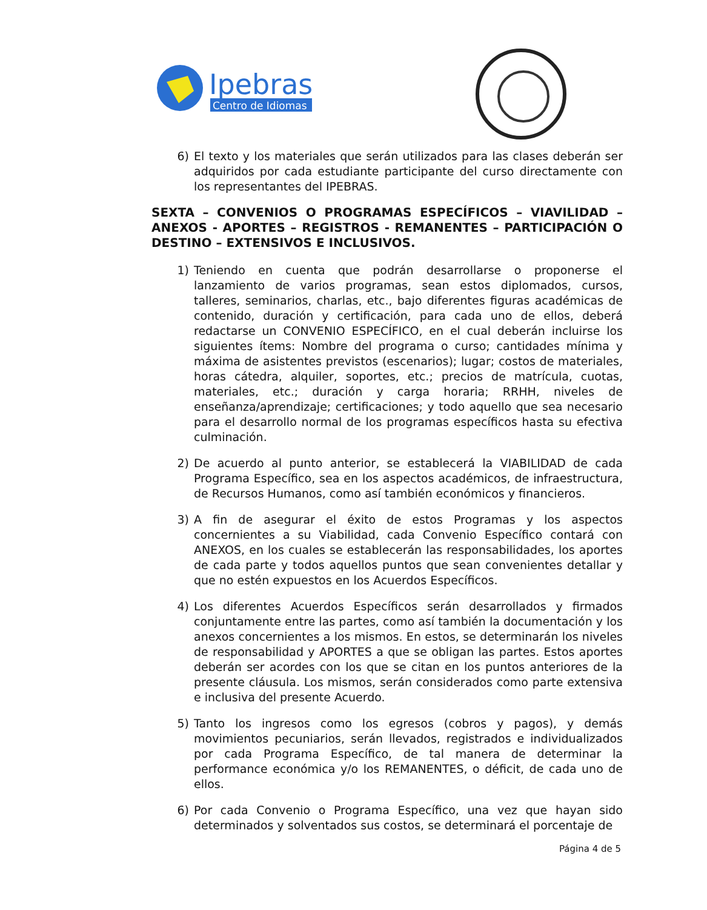Ipebras
Centro de Idiomas
6) El texto y los materiales que serán utilizados para las clases deberán ser adquiridos por cada estudiante participante del curso directamente con los representantes del IPEBRAS.
SEXTA – CONVENIOS O PROGRAMAS ESPECÍFICOS – VIAVILIDAD – ANEXOS - APORTES – REGISTROS - REMANENTES – PARTICIPACIÓN O DESTINO – EXTENSIVOS E INCLUSIVOS.
1) Teniendo en cuenta que podrán desarrollarse o proponerse el lanzamiento de varios programas, sean estos diplomados, cursos, talleres, seminarios, charlas, etc., bajo diferentes figuras académicas de contenido, duración y certificación, para cada uno de ellos, deberá redactarse un CONVENIO ESPECÍFICO, en el cual deberán incluirse los siguientes ítems: Nombre del programa o curso; cantidades mínima y máxima de asistentes previstos (escenarios); lugar; costos de materiales, horas cátedra, alquiler, soportes, etc.; precios de matrícula, cuotas, materiales, etc.; duración y carga horaria; RRHH, niveles de enseñanza/aprendizaje; certificaciones; y todo aquello que sea necesario para el desarrollo normal de los programas específicos hasta su efectiva culminación.
2) De acuerdo al punto anterior, se establecerá la VIABILIDAD de cada Programa Específico, sea en los aspectos académicos, de infraestructura, de Recursos Humanos, como así también económicos y financieros.
3) A fin de asegurar el éxito de estos Programas y los aspectos concernientes a su Viabilidad, cada Convenio Específico contará con ANEXOS, en los cuales se establecerán las responsabilidades, los aportes de cada parte y todos aquellos puntos que sean convenientes detallar y que no estén expuestos en los Acuerdos Específicos.
4) Los diferentes Acuerdos Específicos serán desarrollados y firmados conjuntamente entre las partes, como así también la documentación y los anexos concernientes a los mismos. En estos, se determinarán los niveles de responsabilidad y APORTES a que se obligan las partes. Estos aportes deberán ser acordes con los que se citan en los puntos anteriores de la presente cláusula. Los mismos, serán considerados como parte extensiva e inclusiva del presente Acuerdo.
5) Tanto los ingresos como los egresos (cobros y pagos), y demás movimientos pecuniarios, serán llevados, registrados e individualizados por cada Programa Específico, de tal manera de determinar la performance económica y/o los REMANENTES, o déficit, de cada uno de ellos.
6) Por cada Convenio o Programa Específico, una vez que hayan sido determinados y solventados sus costos, se determinará el porcentaje de
Página 4 de 5